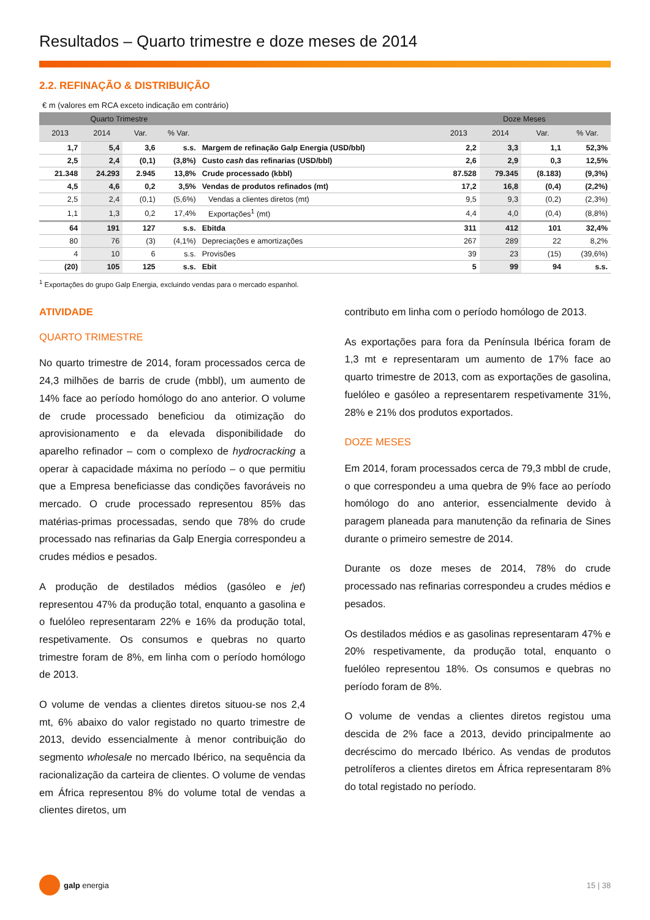Resultados – Quarto trimestre e doze meses de 2014
2.2. REFINAÇÃO & DISTRIBUIÇÃO
€ m (valores em RCA exceto indicação em contrário)
| Quarto Trimestre | | | | | Doze Meses | | | |
| --- | --- | --- | --- | --- | --- | --- | --- | --- |
| 2013 | 2014 | Var. | % Var. | | 2013 | 2014 | Var. | % Var. |
| 1,7 | 5,4 | 3,6 | s.s. | Margem de refinação Galp Energia (USD/bbl) | 2,2 | 3,3 | 1,1 | 52,3% |
| 2,5 | 2,4 | (0,1) | (3,8%) | Custo cash das refinarias (USD/bbl) | 2,6 | 2,9 | 0,3 | 12,5% |
| 21.348 | 24.293 | 2.945 | 13,8% | Crude processado (kbbl) | 87.528 | 79.345 | (8.183) | (9,3%) |
| 4,5 | 4,6 | 0,2 | 3,5% | Vendas de produtos refinados (mt) | 17,2 | 16,8 | (0,4) | (2,2%) |
| 2,5 | 2,4 | (0,1) | (5,6%) | Vendas a clientes diretos (mt) | 9,5 | 9,3 | (0,2) | (2,3%) |
| 1,1 | 1,3 | 0,2 | 17,4% | Exportações<sup>1</sup> (mt) | 4,4 | 4,0 | (0,4) | (8,8%) |
| 64 | 191 | 127 | s.s. | Ebitda | 311 | 412 | 101 | 32,4% |
| 80 | 76 | (3) | (4,1%) | Depreciações e amortizações | 267 | 289 | 22 | 8,2% |
| 4 | 10 | 6 | s.s. | Provisões | 39 | 23 | (15) | (39,6%) |
| (20) | 105 | 125 | s.s. | Ebit | 5 | 99 | 94 | s.s. |
<sup>1</sup> Exportações do grupo Galp Energia, excluindo vendas para o mercado espanhol.
ATIVIDADE
QUARTO TRIMESTRE
No quarto trimestre de 2014, foram processados cerca de 24,3 milhões de barris de crude (mbbl), um aumento de 14% face ao período homólogo do ano anterior. O volume de crude processado beneficiou da otimização do aprovisionamento e da elevada disponibilidade do aparelho refinador – com o complexo de hydrocracking a operar à capacidade máxima no período – o que permitiu que a Empresa beneficiasse das condições favoráveis no mercado. O crude processado representou 85% das matérias-primas processadas, sendo que 78% do crude processado nas refinarias da Galp Energia correspondeu a crudes médios e pesados.
A produção de destilados médios (gasóleo e jet) representou 47% da produção total, enquanto a gasolina e o fuelóleo representaram 22% e 16% da produção total, respetivamente. Os consumos e quebras no quarto trimestre foram de 8%, em linha com o período homólogo de 2013.
O volume de vendas a clientes diretos situou-se nos 2,4 mt, 6% abaixo do valor registado no quarto trimestre de 2013, devido essencialmente à menor contribuição do segmento wholesale no mercado Ibérico, na sequência da racionalização da carteira de clientes. O volume de vendas em África representou 8% do volume total de vendas a clientes diretos, um
contributo em linha com o período homólogo de 2013.
As exportações para fora da Península Ibérica foram de 1,3 mt e representaram um aumento de 17% face ao quarto trimestre de 2013, com as exportações de gasolina, fuelóleo e gasóleo a representarem respetivamente 31%, 28% e 21% dos produtos exportados.
DOZE MESES
Em 2014, foram processados cerca de 79,3 mbbl de crude, o que correspondeu a uma quebra de 9% face ao período homólogo do ano anterior, essencialmente devido à paragem planeada para manutenção da refinaria de Sines durante o primeiro semestre de 2014.
Durante os doze meses de 2014, 78% do crude processado nas refinarias correspondeu a crudes médios e pesados.
Os destilados médios e as gasolinas representaram 47% e 20% respetivamente, da produção total, enquanto o fuelóleo representou 18%. Os consumos e quebras no período foram de 8%.
O volume de vendas a clientes diretos registou uma descida de 2% face a 2013, devido principalmente ao decréscimo do mercado Ibérico. As vendas de produtos petrolíferos a clientes diretos em África representaram 8% do total registado no período.
galp energia 15 | 38